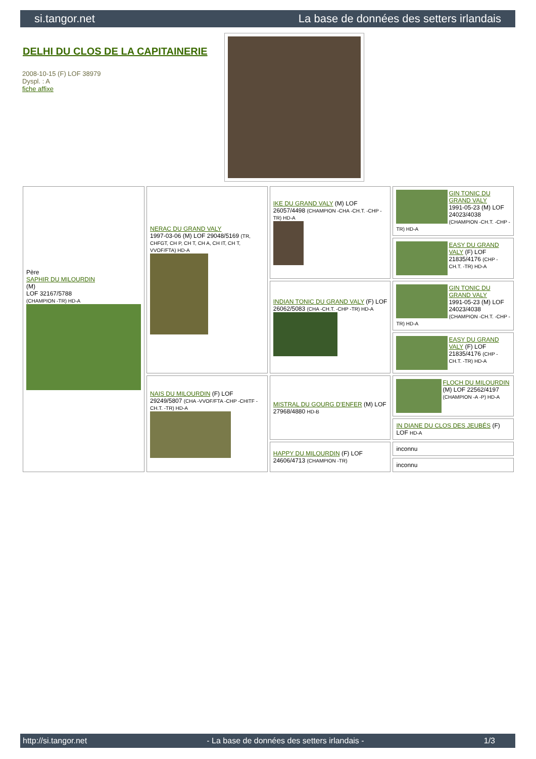si.tangor.net La base de données des setters irlandais
DELHI DU CLOS DE LA CAPITAINERIE
2008-10-15 (F) LOF 38979
Dyspl. : A
fiche affixe
| Père SAPHIR DU MILOURDIN (M) LOF 32167/5788 (CHAMPION -TR) HD-A | NERAC DU GRAND VALY 1997-03-06 (M) LOF 29048/5169 (TR, CHFGT, CH P, CH T, CH A, CH IT, CH T, VVOF/FTA) HD-A | IKE DU GRAND VALY (M) LOF 26057/4498 (CHAMPION -CHA -CH.T. -CHP -TR) HD-A | GIN TONIC DU GRAND VALY 1991-05-23 (M) LOF 24023/4038 (CHAMPION -CH.T. -CHP -TR) HD-A |
| | | | EASY DU GRAND VALY (F) LOF 21835/4176 (CHP -CH.T. -TR) HD-A |
| | | INDIAN TONIC DU GRAND VALY (F) LOF 26062/5083 (CHA -CH.T. -CHP -TR) HD-A | GIN TONIC DU GRAND VALY 1991-05-23 (M) LOF 24023/4038 (CHAMPION -CH.T. -CHP -TR) HD-A |
| | | | EASY DU GRAND VALY (F) LOF 21835/4176 (CHP -CH.T. -TR) HD-A |
| | NAIS DU MILOURDIN (F) LOF 29249/5807 (CHA -VVOF/FTA -CHP -CHITF -CH.T. -TR) HD-A | MISTRAL DU GOURG D'ENFER (M) LOF 27968/4880 HD-B | FLOCH DU MILOURDIN (M) LOF 22562/4197 (CHAMPION -A -P) HD-A |
| | | | IN DIANE DU CLOS DES JEUBÉS (F) LOF HD-A |
| | | HAPPY DU MILOURDIN (F) LOF 24606/4713 (CHAMPION -TR) | inconnu |
| | | | inconnu |
http://si.tangor.net - La base de données des setters irlandais - 1/3